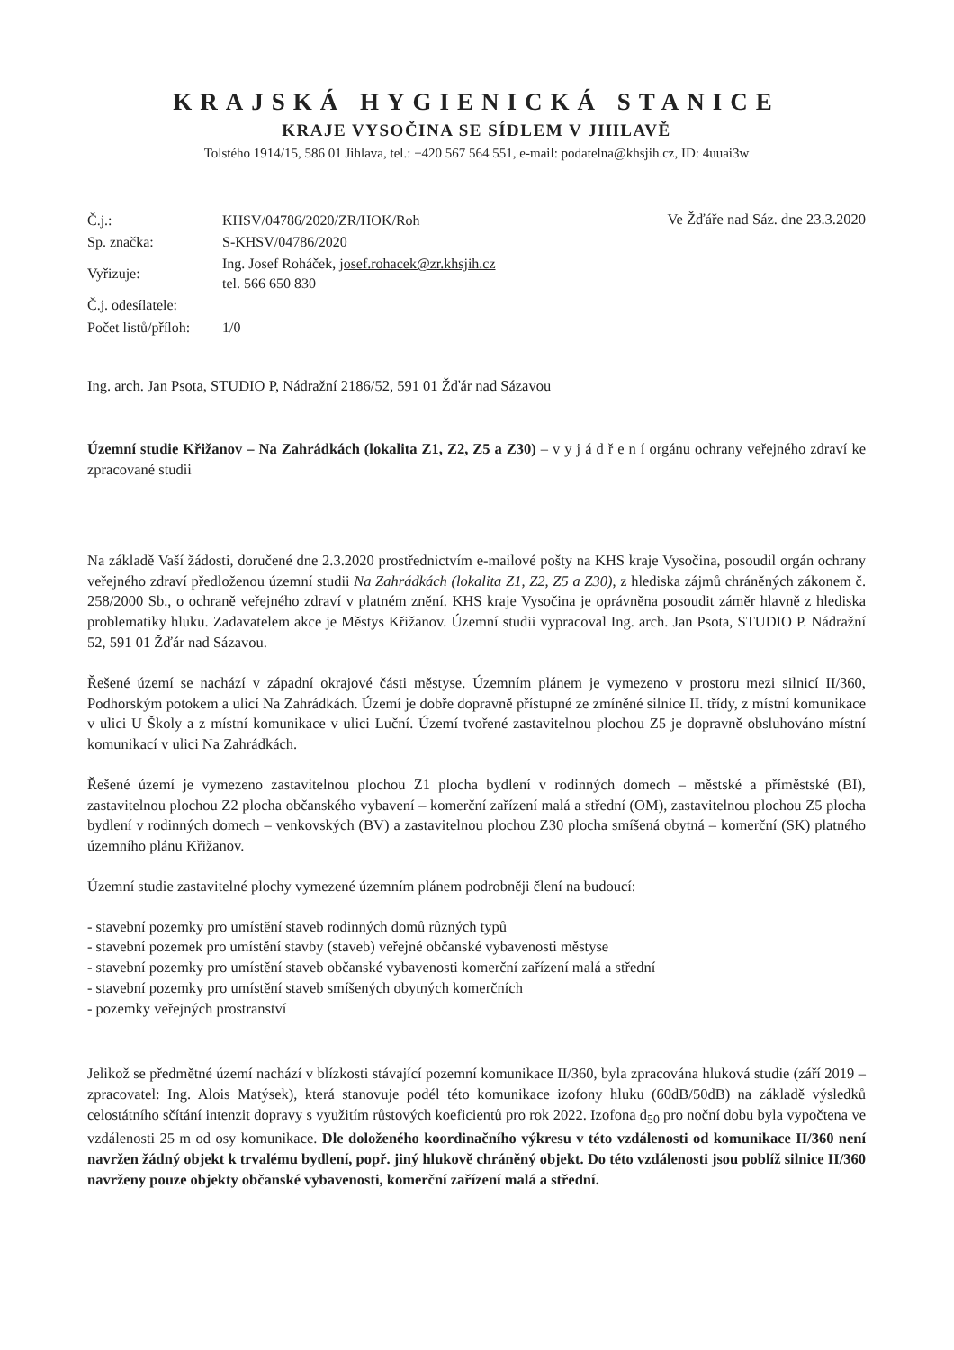KRAJSKÁ HYGIENICKÁ STANICE
KRAJE VYSOČINA SE SÍDLEM V JIHLAVĚ
Tolstého 1914/15, 586 01 Jihlava, tel.: +420 567 564 551, e-mail: podatelna@khsjih.cz, ID: 4uuai3w
| Č.j.: | KHSV/04786/2020/ZR/HOK/Roh |
| Sp. značka: | S-KHSV/04786/2020 |
| Vyřizuje: | Ing. Josef Roháček, josef.rohacek@zr.khsjih.cz tel. 566 650 830 |
| Č.j. odesílatele: | |
| Počet listů/příloh: | 1/0 |
Ve Žďáře nad Sáz. dne 23.3.2020
Ing. arch. Jan Psota, STUDIO P, Nádražní 2186/52, 591 01 Žďár nad Sázavou
Územní studie Křižanov – Na Zahrádkách (lokalita Z1, Z2, Z5 a Z30) – v y j á d ř e n í orgánu ochrany veřejného zdraví ke zpracované studii
Na základě Vaší žádosti, doručené dne 2.3.2020 prostřednictvím e-mailové pošty na KHS kraje Vysočina, posoudil orgán ochrany veřejného zdraví předloženou územní studii Na Zahrádkách (lokalita Z1, Z2, Z5 a Z30), z hlediska zájmů chráněných zákonem č. 258/2000 Sb., o ochraně veřejného zdraví v platném znění. KHS kraje Vysočina je oprávněna posoudit záměr hlavně z hlediska problematiky hluku. Zadavatelem akce je Městys Křižanov. Územní studii vypracoval Ing. arch. Jan Psota, STUDIO P. Nádražní 52, 591 01 Žďár nad Sázavou.
Řešené území se nachází v západní okrajové části městyse. Územním plánem je vymezeno v prostoru mezi silnicí II/360, Podhorským potokem a ulicí Na Zahrádkách. Území je dobře dopravně přístupné ze zmíněné silnice II. třídy, z místní komunikace v ulici U Školy a z místní komunikace v ulici Luční. Území tvořené zastavitelnou plochou Z5 je dopravně obsluhováno místní komunikací v ulici Na Zahrádkách.
Řešené území je vymezeno zastavitelnou plochou Z1 plocha bydlení v rodinných domech – městské a příměstské (BI), zastavitelnou plochou Z2 plocha občanského vybavení – komerční zařízení malá a střední (OM), zastavitelnou plochou Z5 plocha bydlení v rodinných domech – venkovských (BV) a zastavitelnou plochou Z30 plocha smíšená obytná – komerční (SK) platného územního plánu Křižanov.
Územní studie zastavitelné plochy vymezené územním plánem podrobněji člení na budoucí:
- stavební pozemky pro umístění staveb rodinných domů různých typů
- stavební pozemek pro umístění stavby (staveb) veřejné občanské vybavenosti městyse
- stavební pozemky pro umístění staveb občanské vybavenosti komerční zařízení malá a střední
- stavební pozemky pro umístění staveb smíšených obytných komerčních
- pozemky veřejných prostranství
Jelikož se předmětné území nachází v blízkosti stávající pozemní komunikace II/360, byla zpracována hluková studie (září 2019 – zpracovatel: Ing. Alois Matýsek), která stanovuje podél této komunikace izofony hluku (60dB/50dB) na základě výsledků celostátního sčítání intenzit dopravy s využitím růstových koeficientů pro rok 2022. Izofona d<sub>50</sub> pro noční dobu byla vypočtena ve vzdálenosti 25 m od osy komunikace. Dle doloženého koordinačního výkresu v této vzdálenosti od komunikace II/360 není navržen žádný objekt k trvalému bydlení, popř. jiný hlukově chráněný objekt. Do této vzdálenosti jsou poblíž silnice II/360 navrženy pouze objekty občanské vybavenosti, komerční zařízení malá a střední.